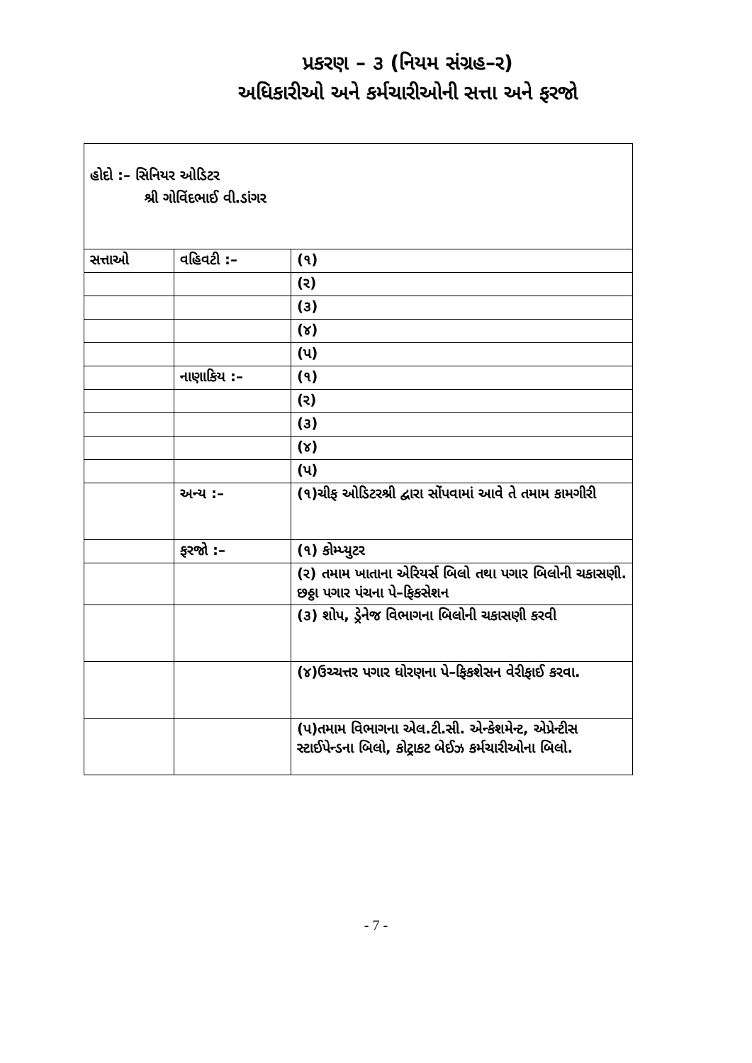પ્રકરણ – ૩ (નિયમ સંગ્રહ–ર)
અધિકારીઓ અને કર્મચારીઓની સત્તા અને ફરજો
| હોદો :– સિનિયર ઓડિટર શ્રી ગોવિંદભાઈ વી.ડાંગર | | |
| સત્તાઓ | વહિવટી :– | (૧) |
| | | (ર) |
| | | (૩) |
| | | (૪) |
| | | (પ) |
| | નાણાકિય :– | (૧) |
| | | (ર) |
| | | (૩) |
| | | (૪) |
| | | (પ) |
| | અન્ય :– | (૧)ચીફ ઓડિટરશ્રી દ્વારા સોંપવામાં આવે તે તમામ કામગીરી |
| | ફરજો :– | (૧) કોમ્પ્યુટર |
| | | (ર) તમામ ખાતાના એરિયર્સ બિલો તથા પગાર બિલોની ચકાસણી. છઠ્ઠા પગાર પંચના પે–ફિકસેશન |
| | | (૩) શોપ, ડ્રેનેજ વિભાગના બિલોની ચકાસણી કરવી |
| | | (૪)ઉચ્ચત્તર પગાર ધોરણના પે–ફિકશેસન વેરીફાઈ કરવા. |
| | | (પ)તમામ વિભાગના એલ.ટી.સી. એન્કેશમેન્ટ, એપ્રેન્ટીસ સ્ટાઈપેન્ડના બિલો, કોટ્રાકટ બેઈઝ કર્મચારીઓના બિલો. |
- 7 -